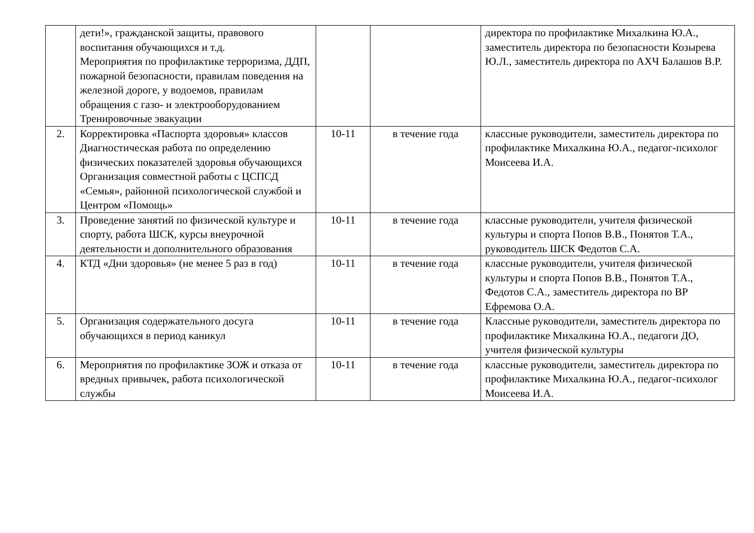| | дети!», гражданской защиты, правового воспитания обучающихся и т.д. Мероприятия по профилактике терроризма, ДДП, пожарной безопасности, правилам поведения на железной дороге, у водоемов, правилам обращения с газо- и электрооборудованием Тренировочные эвакуации | | | директора по профилактике Михалкина Ю.А., заместитель директора по безопасности Козырева Ю.Л., заместитель директора по АХЧ Балашов В.Р. |
| 2. | Корректировка «Паспорта здоровья» классов Диагностическая работа по определению физических показателей здоровья обучающихся Организация совместной работы с ЦСПСД «Семья», районной психологической службой и Центром «Помощь» | 10-11 | в течение года | классные руководители, заместитель директора по профилактике Михалкина Ю.А., педагог-психолог Моисеева И.А. |
| 3. | Проведение занятий по физической культуре и спорту, работа ШСК, курсы внеурочной деятельности и дополнительного образования | 10-11 | в течение года | классные руководители, учителя физической культуры и спорта Попов В.В., Понятов Т.А., руководитель ШСК Федотов С.А. |
| 4. | КТД «Дни здоровья» (не менее 5 раз в год) | 10-11 | в течение года | классные руководители, учителя физической культуры и спорта Попов В.В., Понятов Т.А., Федотов С.А., заместитель директора по ВР Ефремова О.А. |
| 5. | Организация содержательного досуга обучающихся в период каникул | 10-11 | в течение года | Классные руководители, заместитель директора по профилактике Михалкина Ю.А., педагоги ДО, учителя физической культуры |
| 6. | Мероприятия по профилактике ЗОЖ и отказа от вредных привычек, работа психологической службы | 10-11 | в течение года | классные руководители, заместитель директора по профилактике Михалкина Ю.А., педагог-психолог Моисеева И.А. |